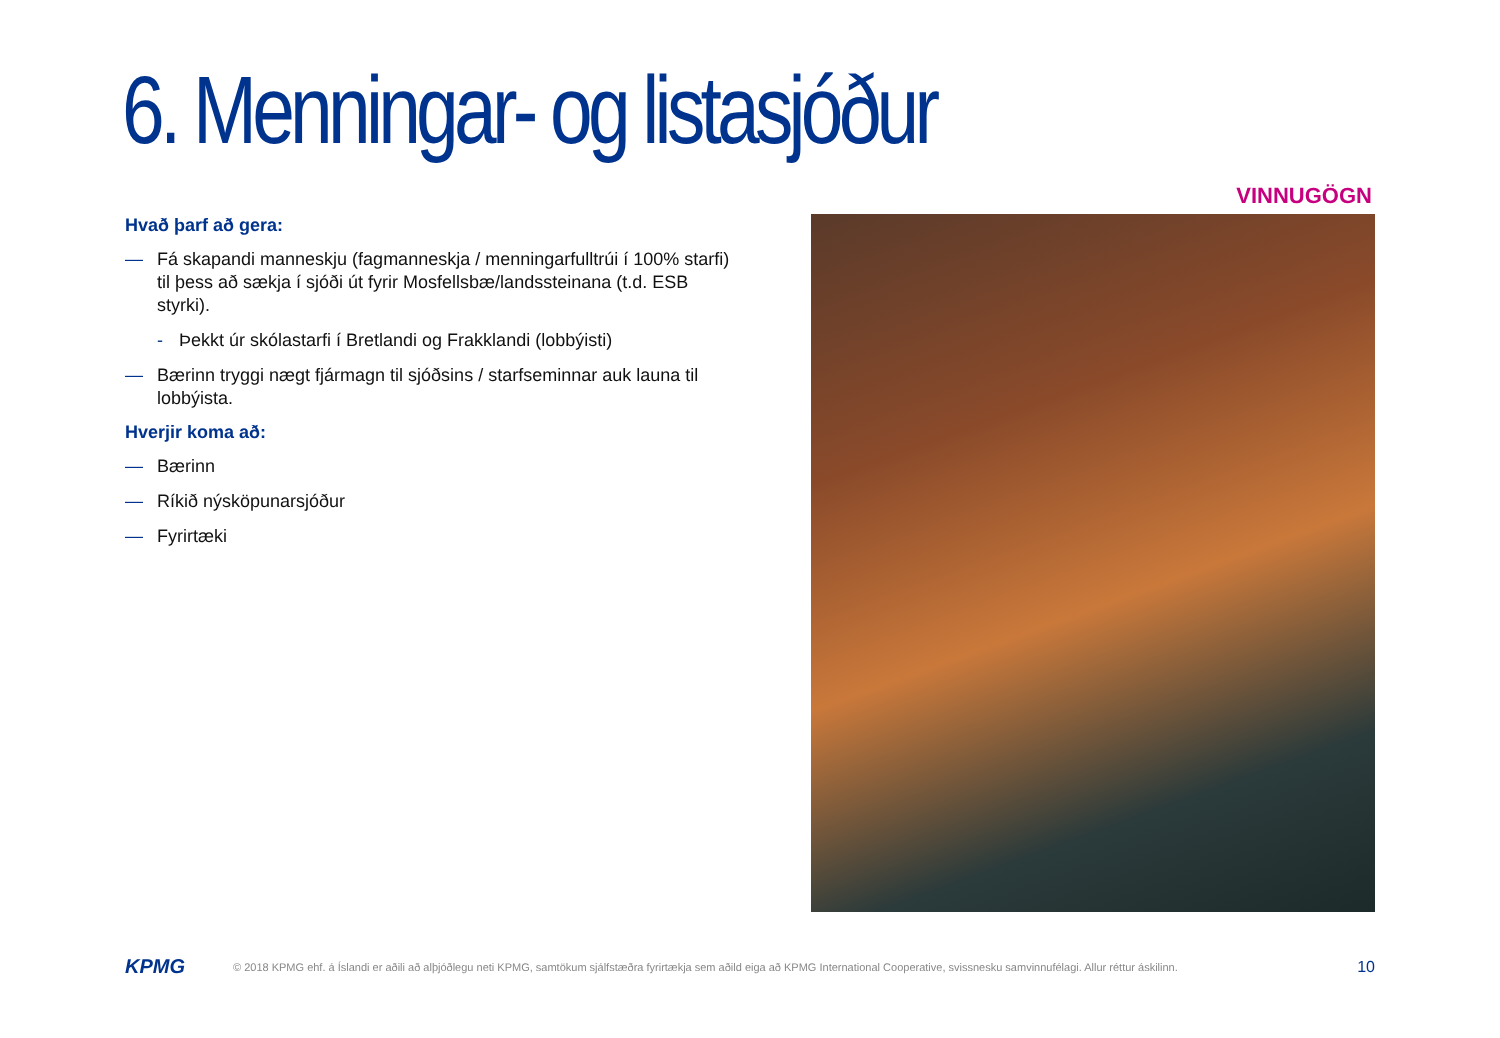6. Menningar- og listasjóður
VINNUGÖGN
Hvað þarf að gera:
— Fá skapandi manneskju (fagmanneskja / menningarfulltrúi í 100% starfi) til þess að sækja í sjóði út fyrir Mosfellsbæ/landssteinana (t.d. ESB styrki).
- Þekkt úr skólastarfi í Bretlandi og Frakklandi (lobbýisti)
— Bærinn tryggi nægt fjármagn til sjóðsins / starfseminnar auk launa til lobbýista.
Hverjir koma að:
— Bærinn
— Ríkið nýsköpunarsjóður
— Fyrirtæki
KPMG © 2018 KPMG ehf. á Íslandi er aðili að alþjóðlegu neti KPMG, samtökum sjálfstæðra fyrirtækja sem aðild eiga að KPMG International Cooperative, svissnesku samvinnufélagi. Allur réttur áskilinn. 10